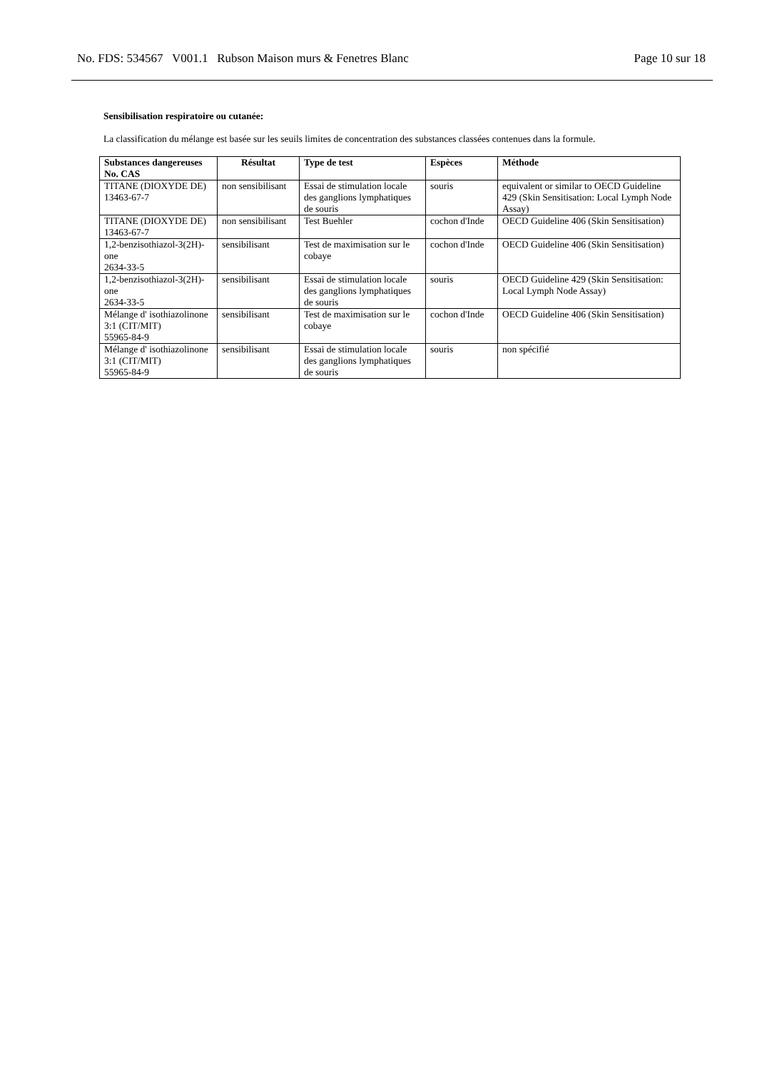No. FDS: 534567 V001.1 Rubson Maison murs & Fenetres Blanc Page 10 sur 18
Sensibilisation respiratoire ou cutanée:
La classification du mélange est basée sur les seuils limites de concentration des substances classées contenues dans la formule.
| Substances dangereuses No. CAS | Résultat | Type de test | Espèces | Méthode |
| --- | --- | --- | --- | --- |
| TITANE (DIOXYDE DE) 13463-67-7 | non sensibilisant | Essai de stimulation locale des ganglions lymphatiques de souris | souris | equivalent or similar to OECD Guideline 429 (Skin Sensitisation: Local Lymph Node Assay) |
| TITANE (DIOXYDE DE) 13463-67-7 | non sensibilisant | Test Buehler | cochon d'Inde | OECD Guideline 406 (Skin Sensitisation) |
| 1,2-benzisothiazol-3(2H)-one 2634-33-5 | sensibilisant | Test de maximisation sur le cobaye | cochon d'Inde | OECD Guideline 406 (Skin Sensitisation) |
| 1,2-benzisothiazol-3(2H)-one 2634-33-5 | sensibilisant | Essai de stimulation locale des ganglions lymphatiques de souris | souris | OECD Guideline 429 (Skin Sensitisation: Local Lymph Node Assay) |
| Mélange d' isothiazolinone 3:1 (CIT/MIT) 55965-84-9 | sensibilisant | Test de maximisation sur le cobaye | cochon d'Inde | OECD Guideline 406 (Skin Sensitisation) |
| Mélange d' isothiazolinone 3:1 (CIT/MIT) 55965-84-9 | sensibilisant | Essai de stimulation locale des ganglions lymphatiques de souris | souris | non spécifié |